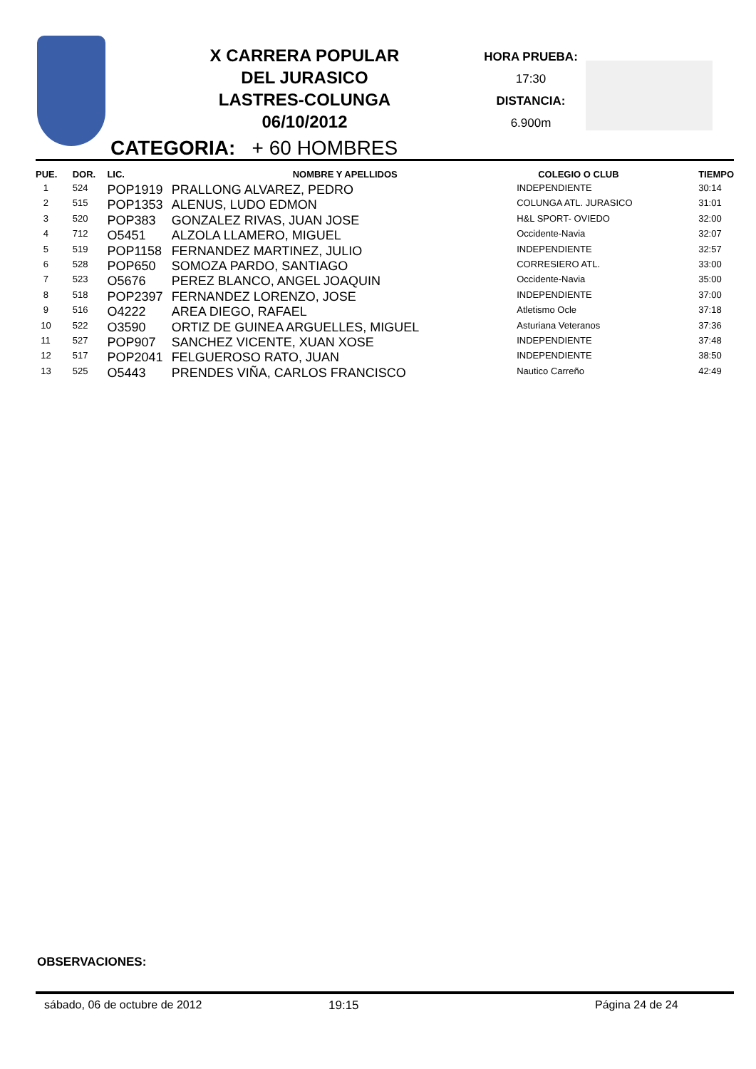X CARRERA POPULAR
DEL JURASICO
LASTRES-COLUNGA
06/10/2012
HORA PRUEBA:
17:30
DISTANCIA:
6.900m
CATEGORIA: + 60 HOMBRES
| PUE. | DOR. | LIC. | NOMBRE Y APELLIDOS | COLEGIO O CLUB | TIEMPO |
| --- | --- | --- | --- | --- | --- |
| 1 | 524 | POP1919 | PRALLONG ALVAREZ, PEDRO | INDEPENDIENTE | 30:14 |
| 2 | 515 | POP1353 | ALENUS, LUDO EDMON | COLUNGA ATL. JURASICO | 31:01 |
| 3 | 520 | POP383 | GONZALEZ RIVAS, JUAN JOSE | H&L SPORT- OVIEDO | 32:00 |
| 4 | 712 | O5451 | ALZOLA LLAMERO, MIGUEL | Occidente-Navia | 32:07 |
| 5 | 519 | POP1158 | FERNANDEZ MARTINEZ, JULIO | INDEPENDIENTE | 32:57 |
| 6 | 528 | POP650 | SOMOZA PARDO, SANTIAGO | CORRESIERO ATL. | 33:00 |
| 7 | 523 | O5676 | PEREZ BLANCO, ANGEL JOAQUIN | Occidente-Navia | 35:00 |
| 8 | 518 | POP2397 | FERNANDEZ LORENZO, JOSE | INDEPENDIENTE | 37:00 |
| 9 | 516 | O4222 | AREA DIEGO, RAFAEL | Atletismo Ocle | 37:18 |
| 10 | 522 | O3590 | ORTIZ DE GUINEA ARGUELLES, MIGUEL | Asturiana Veteranos | 37:36 |
| 11 | 527 | POP907 | SANCHEZ VICENTE, XUAN XOSE | INDEPENDIENTE | 37:48 |
| 12 | 517 | POP2041 | FELGUEROSO RATO, JUAN | INDEPENDIENTE | 38:50 |
| 13 | 525 | O5443 | PRENDES VIÑA, CARLOS FRANCISCO | Nautico Carreño | 42:49 |
OBSERVACIONES:
sábado, 06 de octubre de 2012 19:15 Página 24 de 24